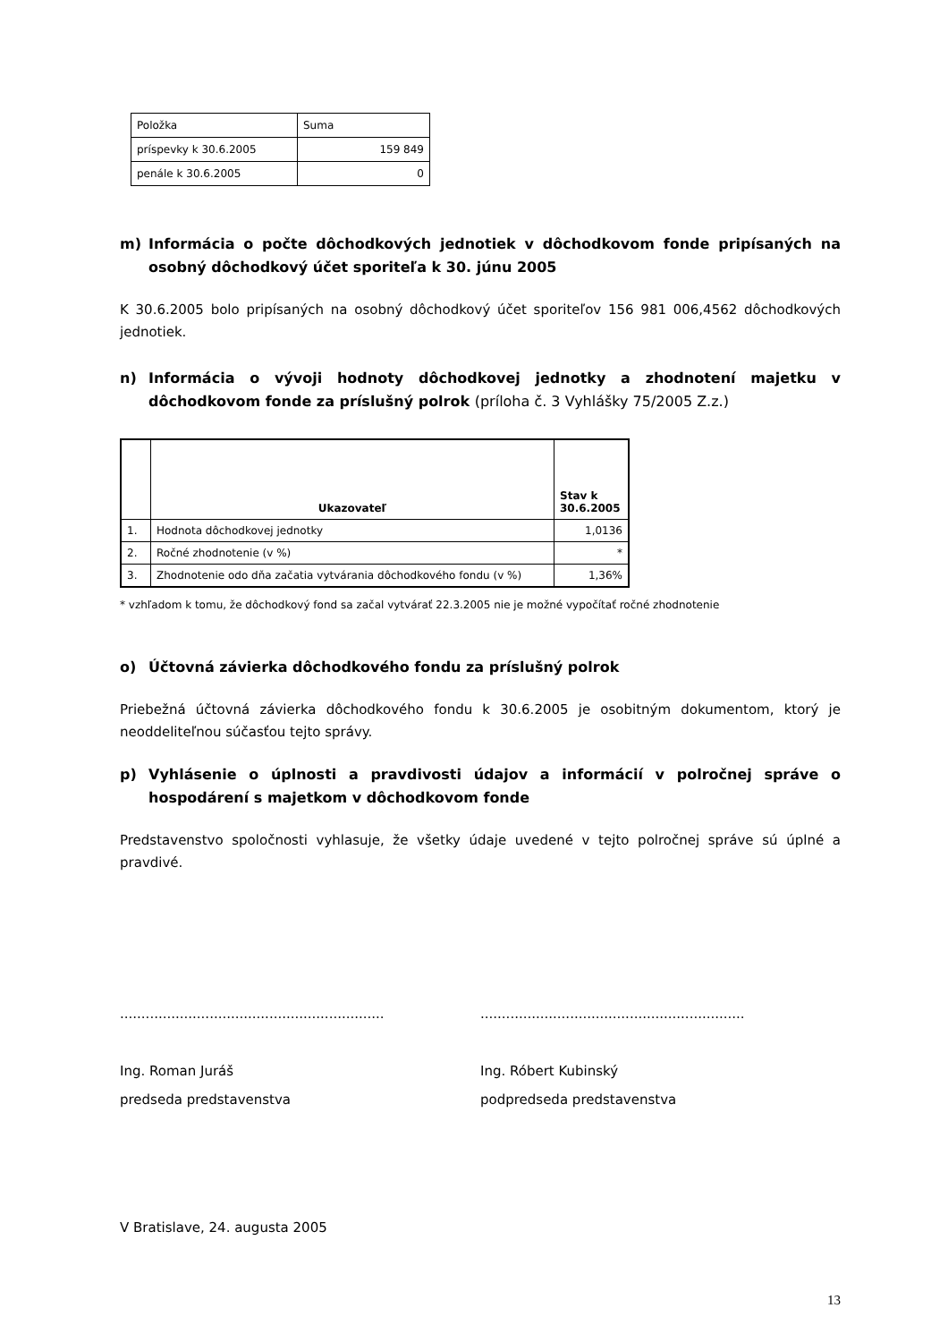| Položka | Suma |
| príspevky k 30.6.2005 | 159 849 |
| penále k 30.6.2005 | 0 |
m) Informácia o počte dôchodkových jednotiek v dôchodkovom fonde pripísaných na osobný dôchodkový účet sporiteľa k 30. júnu 2005
K 30.6.2005 bolo pripísaných na osobný dôchodkový účet sporiteľov 156 981 006,4562 dôchod­kových jednotiek.
n) Informácia o vývoji hodnoty dôchodkovej jednotky a zhodnotení majetku v dôchodkovom fonde za príslušný polrok (príloha č. 3 Vyhlášky 75/2005 Z.z.)
| | Ukazovateľ | Stav k 30.6.2005 |
| --- | --- | --- |
| 1. | Hodnota dôchodkovej jednotky | 1,0136 |
| 2. | Ročné zhodnotenie (v %) | * |
| 3. | Zhodnotenie odo dňa začatia vytvárania dôchodkového fondu (v %) | 1,36% |
* vzhľadom k tomu, že dôchodkový fond sa začal vytvárať 22.3.2005 nie je možné vypočítať ročné zhodnotenie
o) Účtovná závierka dôchodkového fondu za príslušný polrok
Priebežná účtovná závierka dôchodkového fondu k 30.6.2005 je osobitným dokumentom, ktorý je neoddeliteľnou súčasťou tejto správy.
p) Vyhlásenie o úplnosti a pravdivosti údajov a informácií v polročnej správe o hospodárení s majetkom v dôchodkovom fonde
Predstavenstvo spoločnosti vyhlasuje, že všetky údaje uvedené v tejto polročnej správe sú úpl­né a pravdivé.
..............................................................
Ing. Roman Juráš
predseda predstavenstva
..............................................................
Ing. Róbert Kubinský
podpredseda predstavenstva
V Bratislave, 24. augusta 2005
13